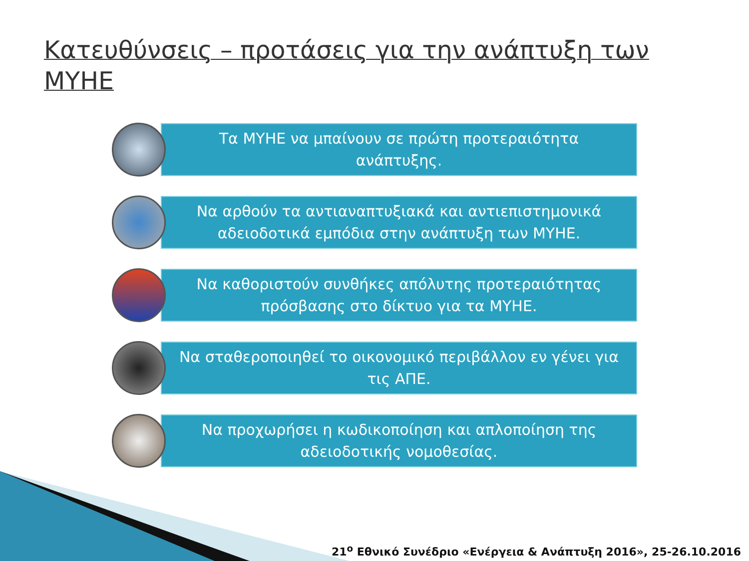Κατευθύνσεις – προτάσεις για την ανάπτυξη των ΜΥΗΕ
Τα ΜΥΗΕ να μπαίνουν σε πρώτη προτεραιότητα ανάπτυξης.
Να αρθούν τα αντιαναπτυξιακά και αντιεπιστημονικά αδειοδοτικά εμπόδια στην ανάπτυξη των ΜΥΗΕ.
Να καθοριστούν συνθήκες απόλυτης προτεραιότητας πρόσβασης στο δίκτυο για τα ΜΥΗΕ.
Να σταθεροποιηθεί το οικονομικό περιβάλλον εν γένει για τις ΑΠΕ.
Να προχωρήσει η κωδικοποίηση και απλοποίηση της αδειοδοτικής νομοθεσίας.
21<sup>ο</sup> Εθνικό Συνέδριο «Ενέργεια & Ανάπτυξη 2016», 25-26.10.2016